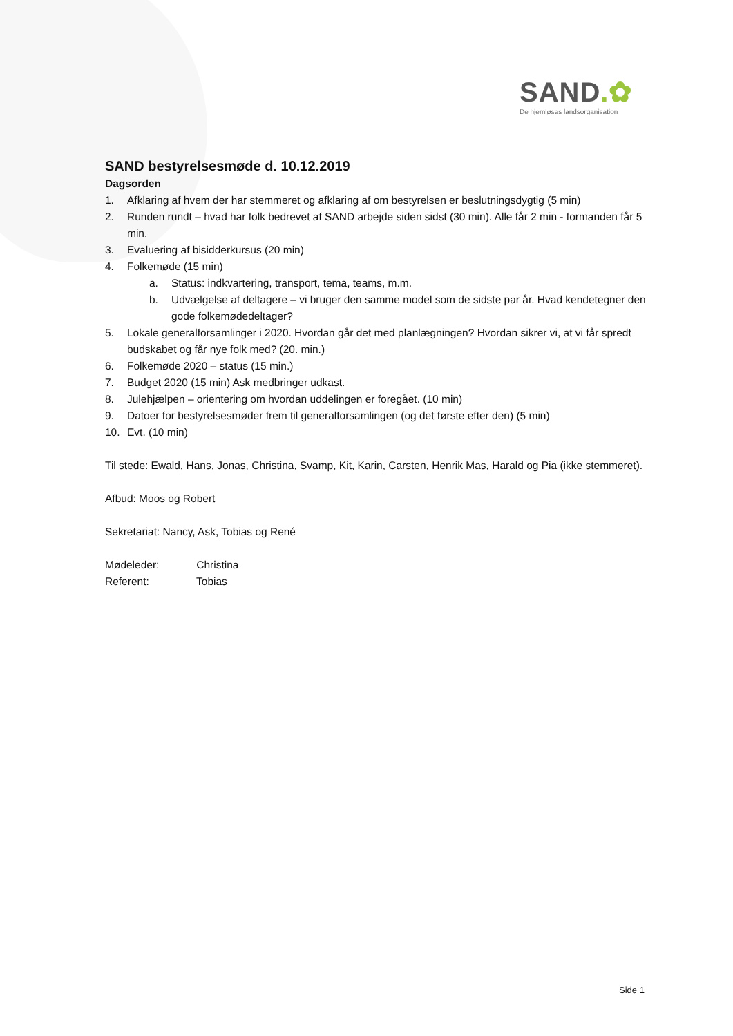SAND.✿
De hjemløses landsorganisation
SAND bestyrelsesmøde d. 10.12.2019
Dagsorden
1. Afklaring af hvem der har stemmeret og afklaring af om bestyrelsen er beslutningsdygtig (5 min)
2. Runden rundt – hvad har folk bedrevet af SAND arbejde siden sidst (30 min). Alle får 2 min - formanden får 5 min.
3. Evaluering af bisidderkursus (20 min)
4. Folkemøde (15 min)
a. Status: indkvartering, transport, tema, teams, m.m.
b. Udvælgelse af deltagere – vi bruger den samme model som de sidste par år. Hvad kendetegner den gode folkemødedeltager?
5. Lokale generalforsamlinger i 2020. Hvordan går det med planlægningen? Hvordan sikrer vi, at vi får spredt budskabet og får nye folk med? (20. min.)
6. Folkemøde 2020 – status (15 min.)
7. Budget 2020 (15 min) Ask medbringer udkast.
8. Julehjælpen – orientering om hvordan uddelingen er foregået. (10 min)
9. Datoer for bestyrelsesmøder frem til generalforsamlingen (og det første efter den) (5 min)
10. Evt. (10 min)
Til stede: Ewald, Hans, Jonas, Christina, Svamp, Kit, Karin, Carsten, Henrik Mas, Harald og Pia (ikke stemmeret).
Afbud: Moos og Robert
Sekretariat: Nancy, Ask, Tobias og René
Mødeleder: Christina
Referent: Tobias
Side 1